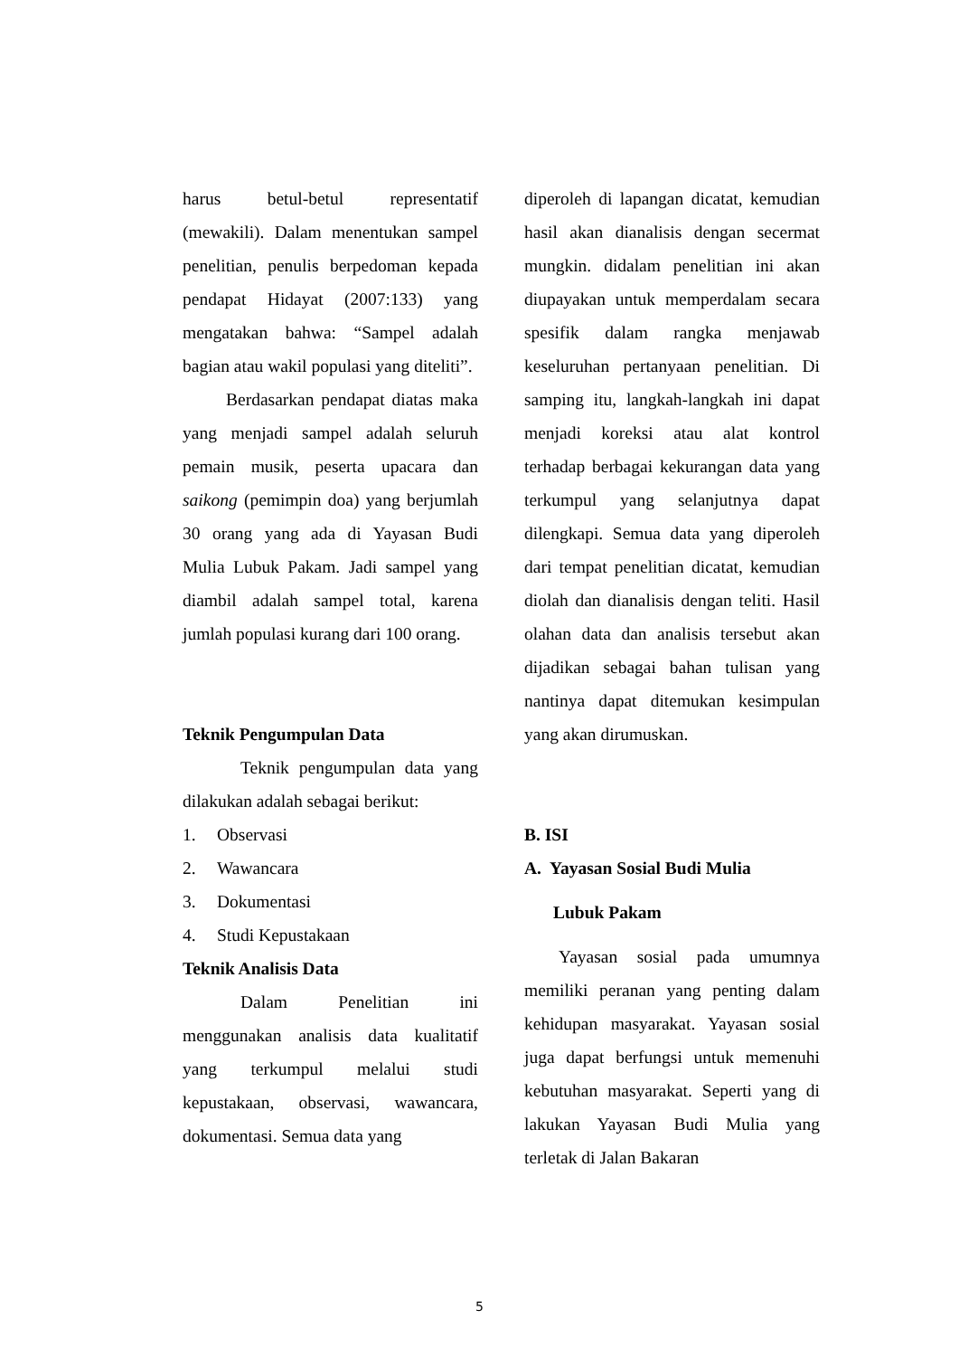harus betul-betul representatif (mewakili). Dalam menentukan sampel penelitian, penulis berpedoman kepada pendapat Hidayat (2007:133) yang mengatakan bahwa: “Sampel adalah bagian atau wakil populasi yang diteliti”.
Berdasarkan pendapat diatas maka yang menjadi sampel adalah seluruh pemain musik, peserta upacara dan saikong (pemimpin doa) yang berjumlah 30 orang yang ada di Yayasan Budi Mulia Lubuk Pakam. Jadi sampel yang diambil adalah sampel total, karena jumlah populasi kurang dari 100 orang.
Teknik Pengumpulan Data
Teknik pengumpulan data yang dilakukan adalah sebagai berikut:
1. Observasi
2. Wawancara
3. Dokumentasi
4. Studi Kepustakaan
Teknik Analisis Data
Dalam Penelitian ini menggunakan analisis data kualitatif yang terkumpul melalui studi kepustakaan, observasi, wawancara, dokumentasi. Semua data yang
diperoleh di lapangan dicatat, kemudian hasil akan dianalisis dengan secermat mungkin. didalam penelitian ini akan diupayakan untuk memperdalam secara spesifik dalam rangka menjawab keseluruhan pertanyaan penelitian. Di samping itu, langkah-langkah ini dapat menjadi koreksi atau alat kontrol terhadap berbagai kekurangan data yang terkumpul yang selanjutnya dapat dilengkapi. Semua data yang diperoleh dari tempat penelitian dicatat, kemudian diolah dan dianalisis dengan teliti. Hasil olahan data dan analisis tersebut akan dijadikan sebagai bahan tulisan yang nantinya dapat ditemukan kesimpulan yang akan dirumuskan.
B. ISI
A. Yayasan Sosial Budi Mulia
Lubuk Pakam
Yayasan sosial pada umumnya memiliki peranan yang penting dalam kehidupan masyarakat. Yayasan sosial juga dapat berfungsi untuk memenuhi kebutuhan masyarakat. Seperti yang di lakukan Yayasan Budi Mulia yang terletak di Jalan Bakaran
5